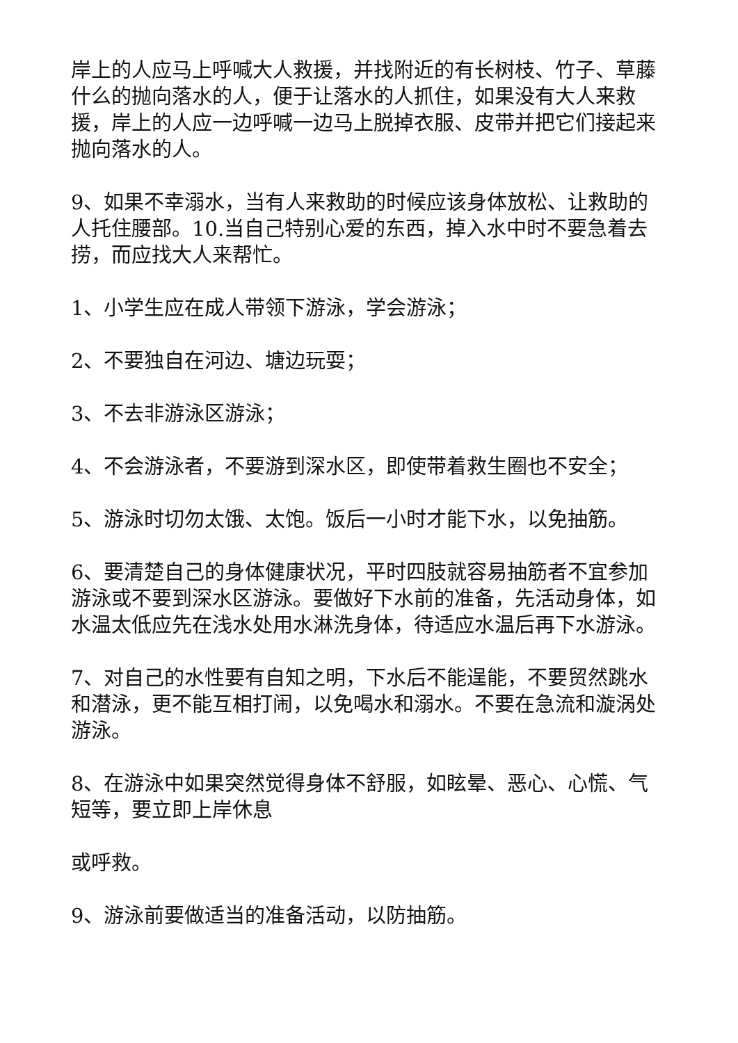岸上的人应马上呼喊大人救援，并找附近的有长树枝、竹子、草藤什么的抛向落水的人，便于让落水的人抓住，如果没有大人来救援，岸上的人应一边呼喊一边马上脱掉衣服、皮带并把它们接起来抛向落水的人。
9、如果不幸溺水，当有人来救助的时候应该身体放松、让救助的人托住腰部。10.当自己特别心爱的东西，掉入水中时不要急着去捞，而应找大人来帮忙。
1、小学生应在成人带领下游泳，学会游泳；
2、不要独自在河边、塘边玩耍；
3、不去非游泳区游泳；
4、不会游泳者，不要游到深水区，即使带着救生圈也不安全；
5、游泳时切勿太饿、太饱。饭后一小时才能下水，以免抽筋。
6、要清楚自己的身体健康状况，平时四肢就容易抽筋者不宜参加游泳或不要到深水区游泳。要做好下水前的准备，先活动身体，如水温太低应先在浅水处用水淋洗身体，待适应水温后再下水游泳。
7、对自己的水性要有自知之明，下水后不能逞能，不要贸然跳水和潜泳，更不能互相打闹，以免喝水和溺水。不要在急流和漩涡处游泳。
8、在游泳中如果突然觉得身体不舒服，如眩晕、恶心、心慌、气短等，要立即上岸休息
或呼救。
9、游泳前要做适当的准备活动，以防抽筋。